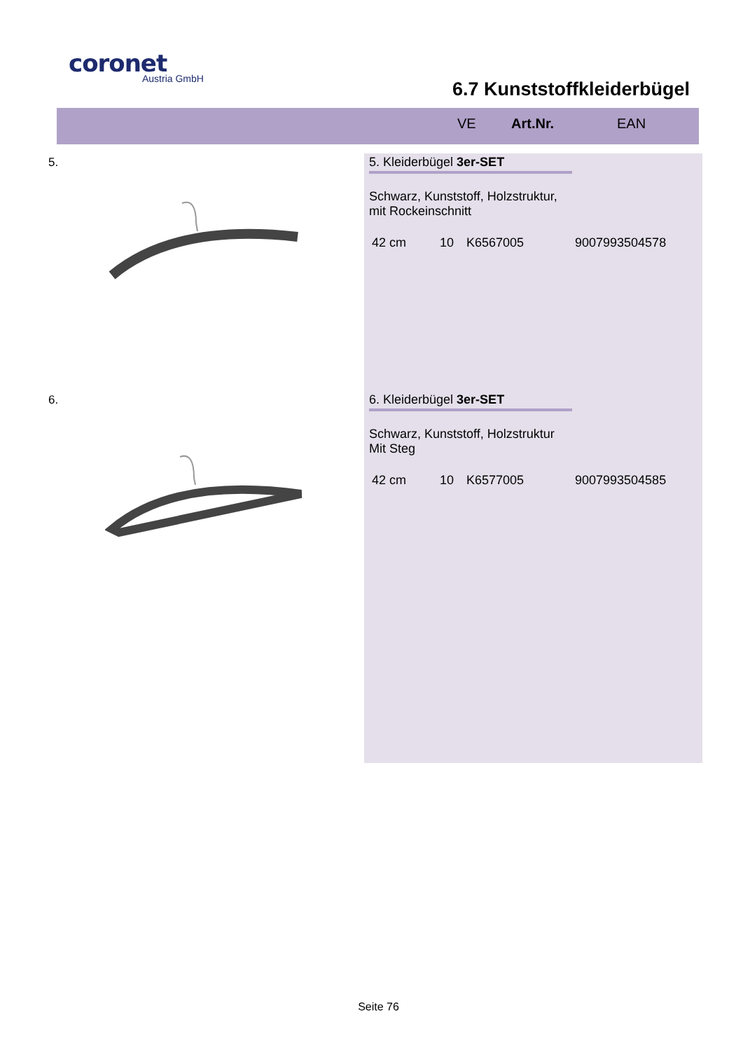coronet
Austria GmbH
6.7 Kunststoffkleiderbügel
VE Art.Nr. EAN
5.
5. Kleiderbügel 3er-SET
Schwarz, Kunststoff, Holzstruktur,
mit Rockeinschnitt
42 cm 10 K6567005 9007993504578
6.
6. Kleiderbügel 3er-SET
Schwarz, Kunststoff, Holzstruktur
Mit Steg
42 cm 10 K6577005 9007993504585
Seite 76